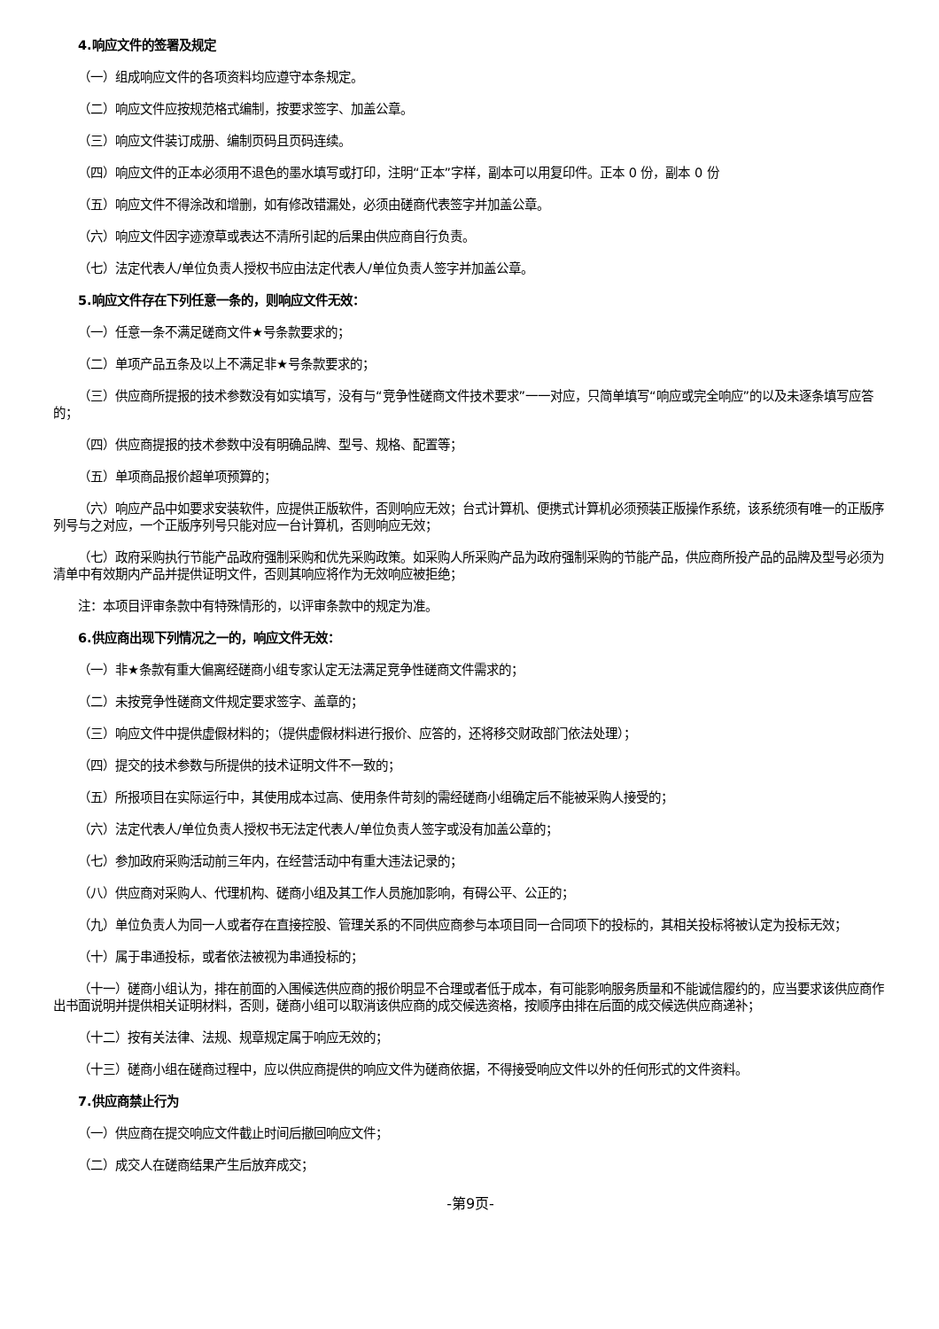4.响应文件的签署及规定
（一）组成响应文件的各项资料均应遵守本条规定。
（二）响应文件应按规范格式编制，按要求签字、加盖公章。
（三）响应文件装订成册、编制页码且页码连续。
（四）响应文件的正本必须用不退色的墨水填写或打印，注明“正本”字样，副本可以用复印件。正本 0 份，副本 0 份
（五）响应文件不得涂改和增删，如有修改错漏处，必须由磋商代表签字并加盖公章。
（六）响应文件因字迹潦草或表达不清所引起的后果由供应商自行负责。
（七）法定代表人/单位负责人授权书应由法定代表人/单位负责人签字并加盖公章。
5.响应文件存在下列任意一条的，则响应文件无效：
（一）任意一条不满足磋商文件★号条款要求的；
（二）单项产品五条及以上不满足非★号条款要求的；
（三）供应商所提报的技术参数没有如实填写，没有与“竞争性磋商文件技术要求”一一对应，只简单填写“响应或完全响应”的以及未逐条填写应答的；
（四）供应商提报的技术参数中没有明确品牌、型号、规格、配置等；
（五）单项商品报价超单项预算的；
（六）响应产品中如要求安装软件，应提供正版软件，否则响应无效；台式计算机、便携式计算机必须预装正版操作系统，该系统须有唯一的正版序列号与之对应，一个正版序列号只能对应一台计算机，否则响应无效；
（七）政府采购执行节能产品政府强制采购和优先采购政策。如采购人所采购产品为政府强制采购的节能产品，供应商所投产品的品牌及型号必须为清单中有效期内产品并提供证明文件，否则其响应将作为无效响应被拒绝；
注：本项目评审条款中有特殊情形的，以评审条款中的规定为准。
6.供应商出现下列情况之一的，响应文件无效：
（一）非★条款有重大偏离经磋商小组专家认定无法满足竞争性磋商文件需求的；
（二）未按竞争性磋商文件规定要求签字、盖章的；
（三）响应文件中提供虚假材料的；（提供虚假材料进行报价、应答的，还将移交财政部门依法处理）；
（四）提交的技术参数与所提供的技术证明文件不一致的；
（五）所报项目在实际运行中，其使用成本过高、使用条件苛刻的需经磋商小组确定后不能被采购人接受的；
（六）法定代表人/单位负责人授权书无法定代表人/单位负责人签字或没有加盖公章的；
（七）参加政府采购活动前三年内，在经营活动中有重大违法记录的；
（八）供应商对采购人、代理机构、磋商小组及其工作人员施加影响，有碍公平、公正的；
（九）单位负责人为同一人或者存在直接控股、管理关系的不同供应商参与本项目同一合同项下的投标的，其相关投标将被认定为投标无效；
（十）属于串通投标，或者依法被视为串通投标的；
（十一）磋商小组认为，排在前面的入围候选供应商的报价明显不合理或者低于成本，有可能影响服务质量和不能诚信履约的，应当要求该供应商作出书面说明并提供相关证明材料，否则，磋商小组可以取消该供应商的成交候选资格，按顺序由排在后面的成交候选供应商递补；
（十二）按有关法律、法规、规章规定属于响应无效的；
（十三）磋商小组在磋商过程中，应以供应商提供的响应文件为磋商依据，不得接受响应文件以外的任何形式的文件资料。
7.供应商禁止行为
（一）供应商在提交响应文件截止时间后撤回响应文件；
（二）成交人在磋商结果产生后放弃成交；
-第9页-